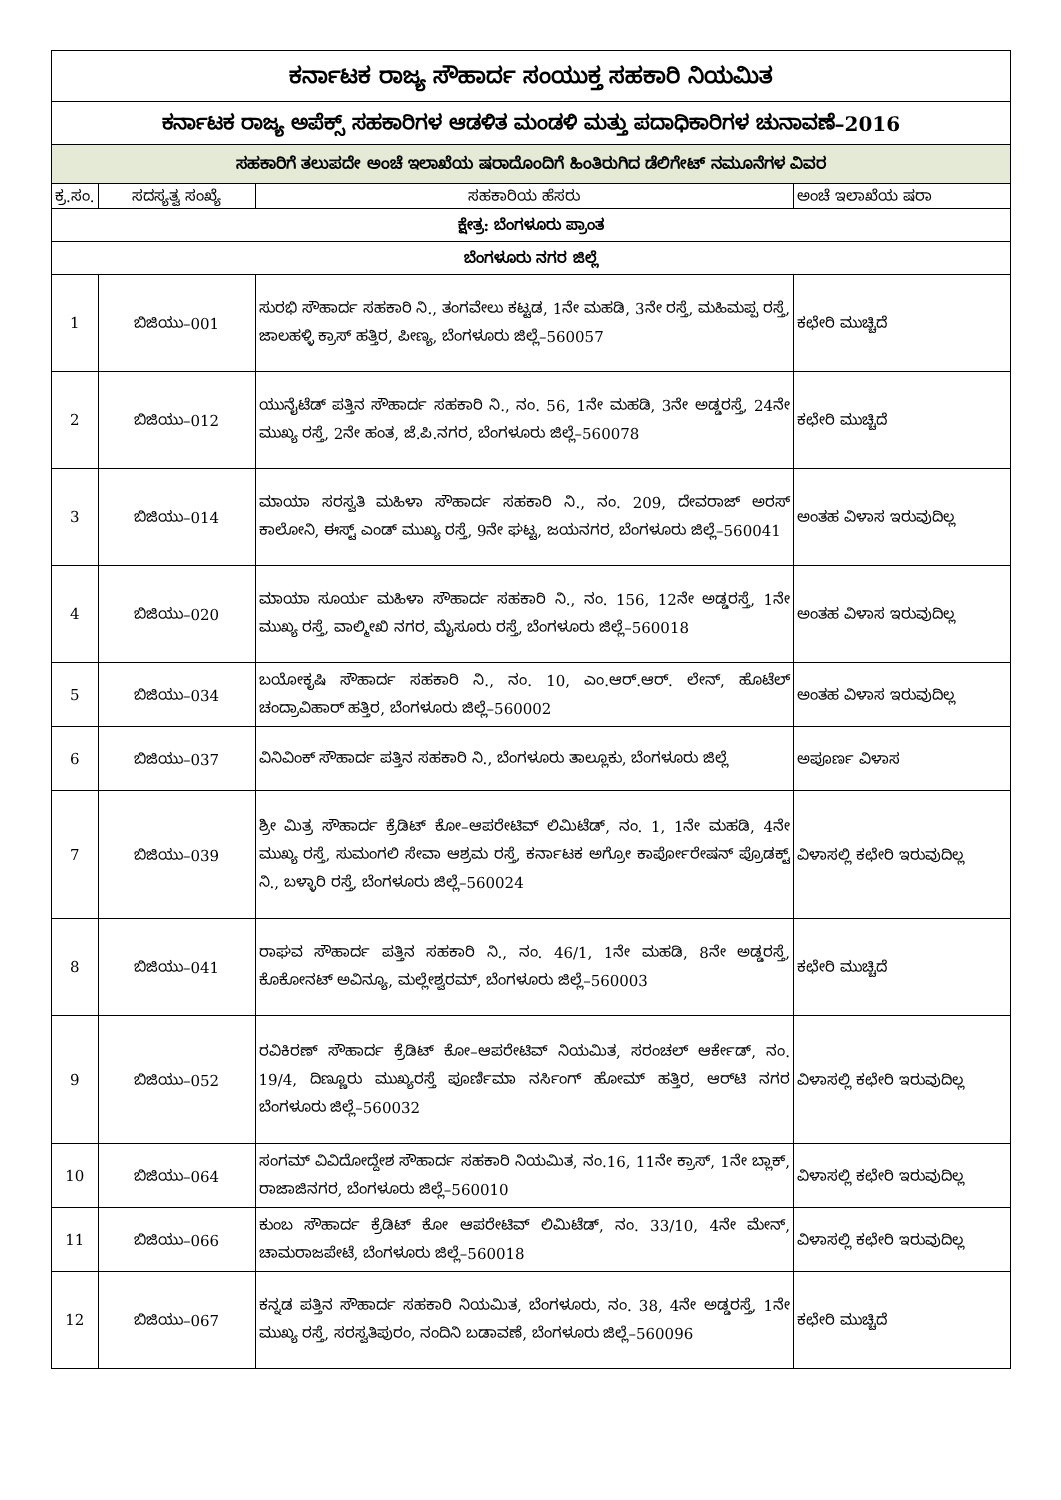| ಕರ್ನಾಟಕ ರಾಜ್ಯ ಸೌಹಾರ್ದ ಸಂಯುಕ್ತ ಸಹಕಾರಿ ನಿಯಮಿತ | | | |
| ಕರ್ನಾಟಕ ರಾಜ್ಯ ಅಪೆಕ್ಸ್ ಸಹಕಾರಿಗಳ ಆಡಳಿತ ಮಂಡಳಿ ಮತ್ತು ಪದಾಧಿಕಾರಿಗಳ ಚುನಾವಣೆ–2016 | | | |
| ಸಹಕಾರಿಗೆ ತಲುಪದೇ ಅಂಚೆ ಇಲಾಖೆಯ ಷರಾದೊಂದಿಗೆ ಹಿಂತಿರುಗಿದ ಡೆಲಿಗೇಟ್ ನಮೂನೆಗಳ ವಿವರ | | | |
| ಕ್ರ.ಸಂ. | ಸದಸ್ಯತ್ವ ಸಂಖ್ಯೆ | ಸಹಕಾರಿಯ ಹೆಸರು | ಅಂಚೆ ಇಲಾಖೆಯ ಷರಾ |
| ಕ್ಷೇತ್ರ: ಬೆಂಗಳೂರು ಪ್ರಾಂತ | | | |
| ಬೆಂಗಳೂರು ನಗರ ಜಿಲ್ಲೆ | | | |
| 1 | ಬಿಜಿಯು–001 | ಸುರಭಿ ಸೌಹಾರ್ದ ಸಹಕಾರಿ ನಿ., ತಂಗವೇಲು ಕಟ್ಟಡ, 1ನೇ ಮಹಡಿ, 3ನೇ ರಸ್ತೆ, ಮಹಿಮಪ್ಪ ರಸ್ತೆ, ಜಾಲಹಳ್ಳಿ ಕ್ರಾಸ್ ಹತ್ತಿರ, ಪೀಣ್ಯ, ಬೆಂಗಳೂರು ಜಿಲ್ಲೆ–560057 | ಕಛೇರಿ ಮುಚ್ಚಿದೆ |
| 2 | ಬಿಜಿಯು–012 | ಯುನೈಟೆಡ್ ಪತ್ತಿನ ಸೌಹಾರ್ದ ಸಹಕಾರಿ ನಿ., ನಂ. 56, 1ನೇ ಮಹಡಿ, 3ನೇ ಅಡ್ಡರಸ್ತೆ, 24ನೇ ಮುಖ್ಯ ರಸ್ತೆ, 2ನೇ ಹಂತ, ಜೆ.ಪಿ.ನಗರ, ಬೆಂಗಳೂರು ಜಿಲ್ಲೆ–560078 | ಕಛೇರಿ ಮುಚ್ಚಿದೆ |
| 3 | ಬಿಜಿಯು–014 | ಮಾಯಾ ಸರಸ್ವತಿ ಮಹಿಳಾ ಸೌಹಾರ್ದ ಸಹಕಾರಿ ನಿ., ನಂ. 209, ದೇವರಾಜ್ ಅರಸ್ ಕಾಲೋನಿ, ಈಸ್ಟ್ ಎಂಡ್ ಮುಖ್ಯ ರಸ್ತೆ, 9ನೇ ಘಟ್ಟ, ಜಯನಗರ, ಬೆಂಗಳೂರು ಜಿಲ್ಲೆ–560041 | ಅಂತಹ ವಿಳಾಸ ಇರುವುದಿಲ್ಲ |
| 4 | ಬಿಜಿಯು–020 | ಮಾಯಾ ಸೂರ್ಯ ಮಹಿಳಾ ಸೌಹಾರ್ದ ಸಹಕಾರಿ ನಿ., ನಂ. 156, 12ನೇ ಅಡ್ಡರಸ್ತೆ, 1ನೇ ಮುಖ್ಯ ರಸ್ತೆ, ವಾಲ್ಮೀಖಿ ನಗರ, ಮೈಸೂರು ರಸ್ತೆ, ಬೆಂಗಳೂರು ಜಿಲ್ಲೆ–560018 | ಅಂತಹ ವಿಳಾಸ ಇರುವುದಿಲ್ಲ |
| 5 | ಬಿಜಿಯು–034 | ಬಯೋಕೃಷಿ ಸೌಹಾರ್ದ ಸಹಕಾರಿ ನಿ., ನಂ. 10, ಎಂ.ಆರ್.ಆರ್. ಲೇನ್, ಹೊಟೆಲ್ ಚಂದ್ರಾವಿಹಾರ್ ಹತ್ತಿರ, ಬೆಂಗಳೂರು ಜಿಲ್ಲೆ–560002 | ಅಂತಹ ವಿಳಾಸ ಇರುವುದಿಲ್ಲ |
| 6 | ಬಿಜಿಯು–037 | ವಿನಿವಿಂಕ್ ಸೌಹಾರ್ದ ಪತ್ತಿನ ಸಹಕಾರಿ ನಿ., ಬೆಂಗಳೂರು ತಾಲ್ಲೂಕು, ಬೆಂಗಳೂರು ಜಿಲ್ಲೆ | ಅಪೂರ್ಣ ವಿಳಾಸ |
| 7 | ಬಿಜಿಯು–039 | ಶ್ರೀ ಮಿತ್ರ ಸೌಹಾರ್ದ ಕ್ರೆಡಿಟ್ ಕೋ–ಆಪರೇಟಿವ್ ಲಿಮಿಟೆಡ್, ನಂ. 1, 1ನೇ ಮಹಡಿ, 4ನೇ ಮುಖ್ಯ ರಸ್ತೆ, ಸುಮಂಗಲಿ ಸೇವಾ ಆಶ್ರಮ ರಸ್ತೆ, ಕರ್ನಾಟಕ ಅಗ್ರೋ ಕಾರ್ಪೋರೇಷನ್ ಪ್ರೊಡಕ್ಟ್ ನಿ., ಬಳ್ಳಾರಿ ರಸ್ತೆ, ಬೆಂಗಳೂರು ಜಿಲ್ಲೆ–560024 | ವಿಳಾಸಲ್ಲಿ ಕಛೇರಿ ಇರುವುದಿಲ್ಲ |
| 8 | ಬಿಜಿಯು–041 | ರಾಘವ ಸೌಹಾರ್ದ ಪತ್ತಿನ ಸಹಕಾರಿ ನಿ., ನಂ. 46/1, 1ನೇ ಮಹಡಿ, 8ನೇ ಅಡ್ಡರಸ್ತೆ, ಕೊಕೋನಟ್ ಅವಿನ್ಯೂ, ಮಲ್ಲೇಶ್ವರಮ್, ಬೆಂಗಳೂರು ಜಿಲ್ಲೆ–560003 | ಕಛೇರಿ ಮುಚ್ಚಿದೆ |
| 9 | ಬಿಜಿಯು–052 | ರವಿಕಿರಣ್ ಸೌಹಾರ್ದ ಕ್ರೆಡಿಟ್ ಕೋ–ಆಪರೇಟಿವ್ ನಿಯಮಿತ, ಸರಂಚಲ್ ಆರ್ಕೇಡ್, ನಂ. 19/4, ದಿಣ್ಣೂರು ಮುಖ್ಯರಸ್ತೆ ಪೂರ್ಣಿಮಾ ನರ್ಸಿಂಗ್ ಹೋಮ್ ಹತ್ತಿರ, ಆರ್‌ಟಿ ನಗರ ಬೆಂಗಳೂರು ಜಿಲ್ಲೆ–560032 | ವಿಳಾಸಲ್ಲಿ ಕಛೇರಿ ಇರುವುದಿಲ್ಲ |
| 10 | ಬಿಜಿಯು–064 | ಸಂಗಮ್ ವಿವಿದೋದ್ದೇಶ ಸೌಹಾರ್ದ ಸಹಕಾರಿ ನಿಯಮಿತ, ನಂ.16, 11ನೇ ಕ್ರಾಸ್, 1ನೇ ಬ್ಲಾಕ್, ರಾಜಾಜಿನಗರ, ಬೆಂಗಳೂರು ಜಿಲ್ಲೆ–560010 | ವಿಳಾಸಲ್ಲಿ ಕಛೇರಿ ಇರುವುದಿಲ್ಲ |
| 11 | ಬಿಜಿಯು–066 | ಕುಂಬ ಸೌಹಾರ್ದ ಕ್ರೆಡಿಟ್ ಕೋ ಆಪರೇಟಿವ್ ಲಿಮಿಟೆಡ್, ನಂ. 33/10, 4ನೇ ಮೇನ್, ಚಾಮರಾಜಪೇಟೆ, ಬೆಂಗಳೂರು ಜಿಲ್ಲೆ–560018 | ವಿಳಾಸಲ್ಲಿ ಕಛೇರಿ ಇರುವುದಿಲ್ಲ |
| 12 | ಬಿಜಿಯು–067 | ಕನ್ನಡ ಪತ್ತಿನ ಸೌಹಾರ್ದ ಸಹಕಾರಿ ನಿಯಮಿತ, ಬೆಂಗಳೂರು, ನಂ. 38, 4ನೇ ಅಡ್ಡರಸ್ತೆ, 1ನೇ ಮುಖ್ಯ ರಸ್ತೆ, ಸರಸ್ವತಿಪುರಂ, ನಂದಿನಿ ಬಡಾವಣೆ, ಬೆಂಗಳೂರು ಜಿಲ್ಲೆ–560096 | ಕಛೇರಿ ಮುಚ್ಚಿದೆ |